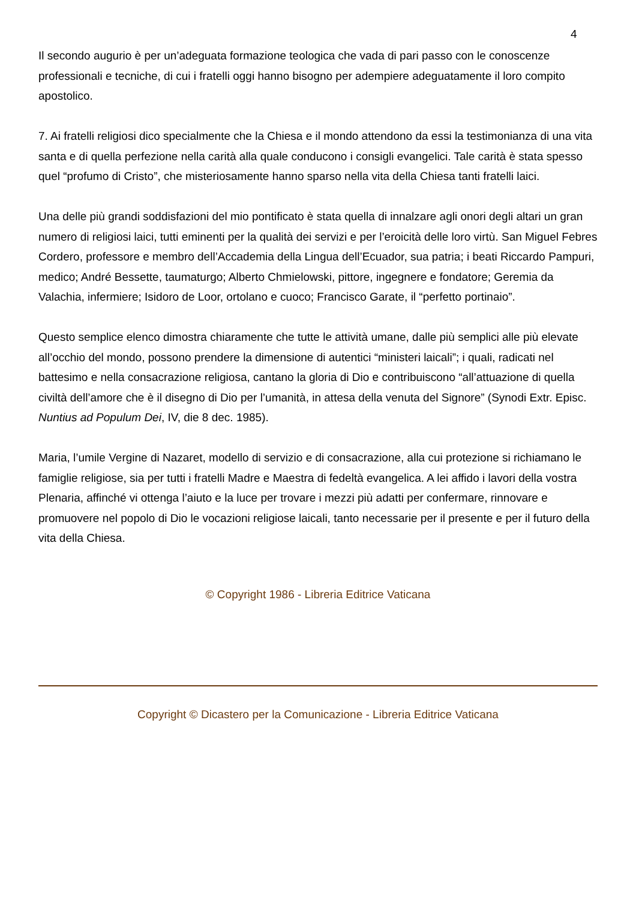4
Il secondo augurio è per un’adeguata formazione teologica che vada di pari passo con le conoscenze professionali e tecniche, di cui i fratelli oggi hanno bisogno per adempiere adeguatamente il loro compito apostolico.
7. Ai fratelli religiosi dico specialmente che la Chiesa e il mondo attendono da essi la testimonianza di una vita santa e di quella perfezione nella carità alla quale conducono i consigli evangelici. Tale carità è stata spesso quel “profumo di Cristo”, che misteriosamente hanno sparso nella vita della Chiesa tanti fratelli laici.
Una delle più grandi soddisfazioni del mio pontificato è stata quella di innalzare agli onori degli altari un gran numero di religiosi laici, tutti eminenti per la qualità dei servizi e per l’eroicità delle loro virtù. San Miguel Febres Cordero, professore e membro dell’Accademia della Lingua dell’Ecuador, sua patria; i beati Riccardo Pampuri, medico; André Bessette, taumaturgo; Alberto Chmielowski, pittore, ingegnere e fondatore; Geremia da Valachia, infermiere; Isidoro de Loor, ortolano e cuoco; Francisco Garate, il “perfetto portinaio”.
Questo semplice elenco dimostra chiaramente che tutte le attività umane, dalle più semplici alle più elevate all’occhio del mondo, possono prendere la dimensione di autentici “ministeri laicali”; i quali, radicati nel battesimo e nella consacrazione religiosa, cantano la gloria di Dio e contribuiscono “all’attuazione di quella civiltà dell’amore che è il disegno di Dio per l’umanità, in attesa della venuta del Signore” (Synodi Extr. Episc. Nuntius ad Populum Dei, IV, die 8 dec. 1985).
Maria, l’umile Vergine di Nazaret, modello di servizio e di consacrazione, alla cui protezione si richiamano le famiglie religiose, sia per tutti i fratelli Madre e Maestra di fedeltà evangelica. A lei affido i lavori della vostra Plenaria, affinché vi ottenga l’aiuto e la luce per trovare i mezzi più adatti per confermare, rinnovare e promuovere nel popolo di Dio le vocazioni religiose laicali, tanto necessarie per il presente e per il futuro della vita della Chiesa.
© Copyright 1986 - Libreria Editrice Vaticana
Copyright © Dicastero per la Comunicazione - Libreria Editrice Vaticana